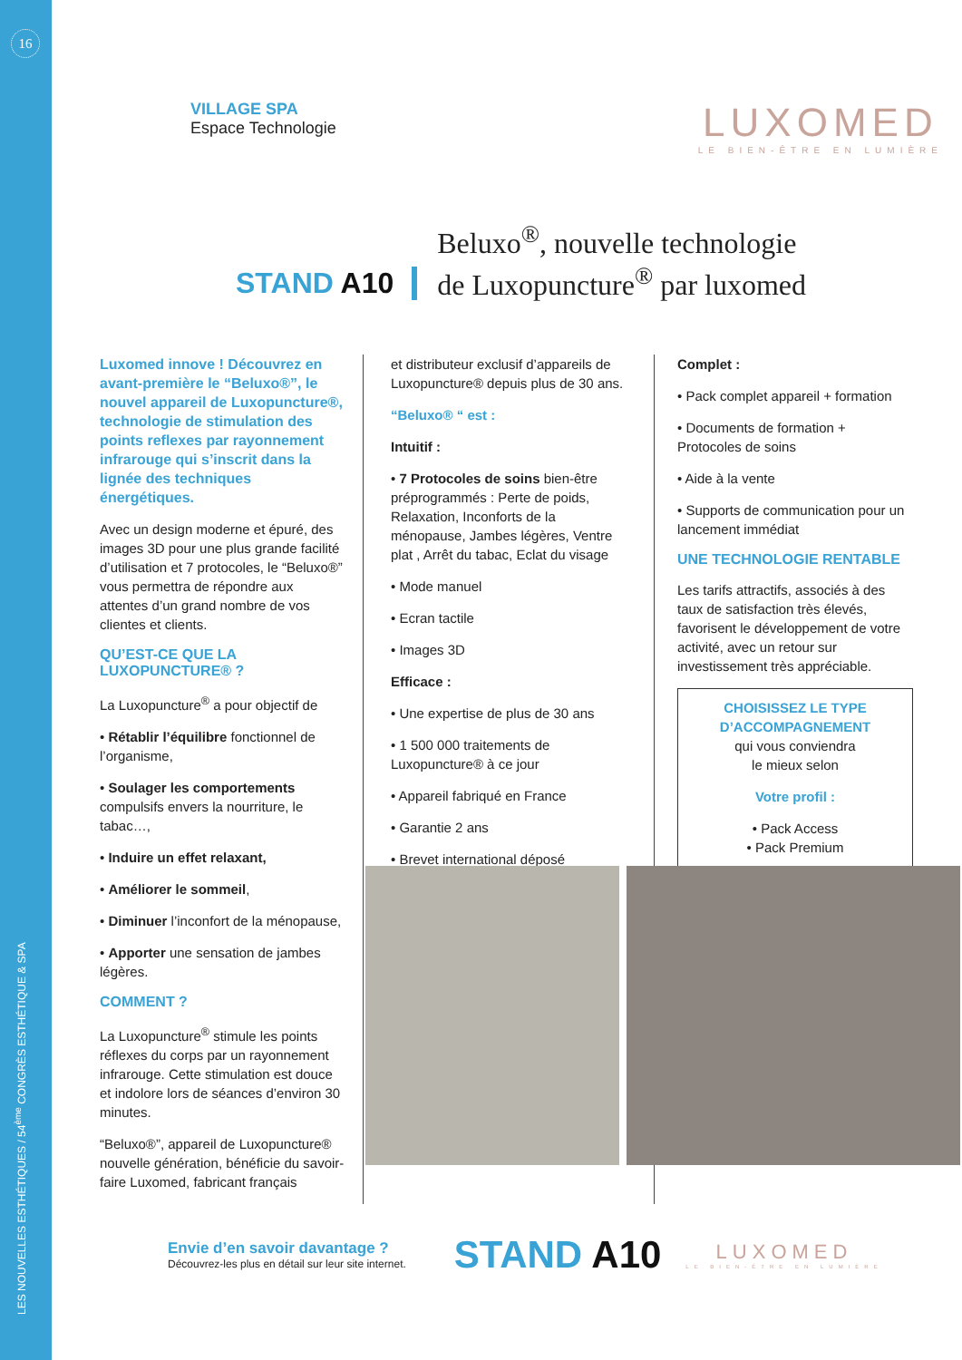16
LES NOUVELLES ESTHÉTIQUES / 54<sup>ème</sup> CONGRÈS ESTHÉTIQUE & SPA
VILLAGE SPA
Espace Technologie
LUXOMED
LE BIEN-ÊTRE EN LUMIÈRE
STAND A10
Beluxo<sup>®</sup>, nouvelle technologie
de Luxopuncture<sup>®</sup> par luxomed
Luxomed innove ! Découvrez en avant-première le “Beluxo®”, le nouvel appareil de Luxopuncture®, technologie de stimulation des points reflexes par rayonnement infrarouge qui s’inscrit dans la lignée des techniques énergétiques.
Avec un design moderne et épuré, des images 3D pour une plus grande facilité d’utilisation et 7 protocoles, le “Beluxo®” vous permettra de répondre aux attentes d’un grand nombre de vos clientes et clients.
QU’EST-CE QUE LA LUXOPUNCTURE® ?
La Luxopuncture<sup>®</sup> a pour objectif de
• Rétablir l’équilibre fonctionnel de l’organisme,
• Soulager les comportements compulsifs envers la nourriture, le tabac…,
• Induire un effet relaxant,
• Améliorer le sommeil,
• Diminuer l’inconfort de la ménopause,
• Apporter une sensation de jambes légères.
COMMENT ?
La Luxopuncture<sup>®</sup> stimule les points réflexes du corps par un rayonnement infrarouge. Cette stimulation est douce et indolore lors de séances d’environ 30 minutes.
“Beluxo®”, appareil de Luxopuncture® nouvelle génération, bénéficie du savoir-faire Luxomed, fabricant français
et distributeur exclusif d’appareils de Luxopuncture® depuis plus de 30 ans.
“Beluxo® “ est :
Intuitif :
• 7 Protocoles de soins bien-être préprogrammés : Perte de poids, Relaxation, Inconforts de la ménopause, Jambes légères, Ventre plat , Arrêt du tabac, Eclat du visage
• Mode manuel
• Ecran tactile
• Images 3D
Efficace :
• Une expertise de plus de 30 ans
• 1 500 000 traitements de Luxopuncture® à ce jour
• Appareil fabriqué en France
• Garantie 2 ans
• Brevet international déposé
Complet :
• Pack complet appareil + formation
• Documents de formation + Protocoles de soins
• Aide à la vente
• Supports de communication pour un lancement immédiat
UNE TECHNOLOGIE RENTABLE
Les tarifs attractifs, associés à des taux de satisfaction très élevés, favorisent le développement de votre activité, avec un retour sur investissement très appréciable.
CHOISISSEZ LE TYPE D’ACCOMPAGNEMENT
qui vous conviendra
le mieux selon
Votre profil :
• Pack Access
• Pack Premium
Envie d’en savoir davantage ?
Découvrez-les plus en détail sur leur site internet.
STAND A10
LUXOMED
LE BIEN-ÊTRE EN LUMIÈRE